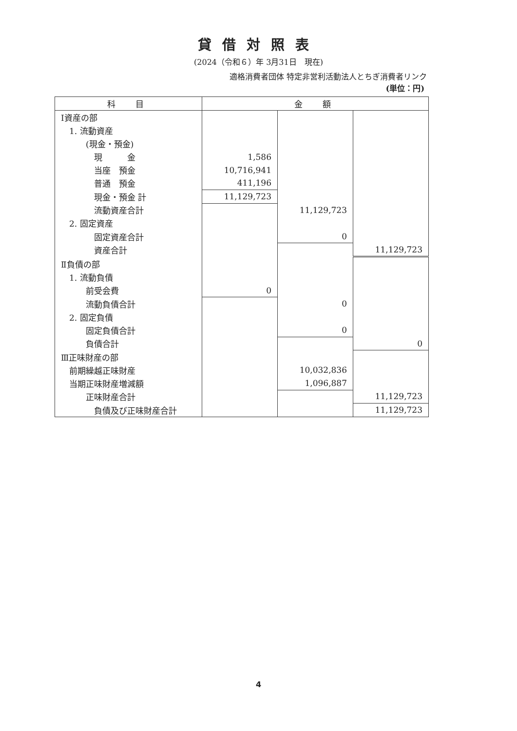貸借対照表
(2024（令和６）年 3月31日　現在)
適格消費者団体 特定非営利活動法人とちぎ消費者リンク
(単位：円)
| 科 目 | 金 額 | | |
| --- | --- | --- | --- |
| Ⅰ資産の部 | | | |
| 1. 流動資産 | | | |
| (現金・預金) | | | |
| 現 金 | 1,586 | | |
| 当座 預金 | 10,716,941 | | |
| 普通 預金 | 411,196 | | |
| 現金・預金 計 | 11,129,723 | | |
| 流動資産合計 | | 11,129,723 | |
| 2. 固定資産 | | | |
| 固定資産合計 | | 0 | |
| 資産合計 | | | 11,129,723 |
| Ⅱ負債の部 | | | |
| 1. 流動負債 | | | |
| 前受会費 | 0 | | |
| 流動負債合計 | | 0 | |
| 2. 固定負債 | | | |
| 固定負債合計 | | 0 | |
| 負債合計 | | | 0 |
| Ⅲ正味財産の部 | | | |
| 前期繰越正味財産 | | 10,032,836 | |
| 当期正味財産増減額 | | 1,096,887 | |
| 正味財産合計 | | | 11,129,723 |
| 負債及び正味財産合計 | | | 11,129,723 |
4